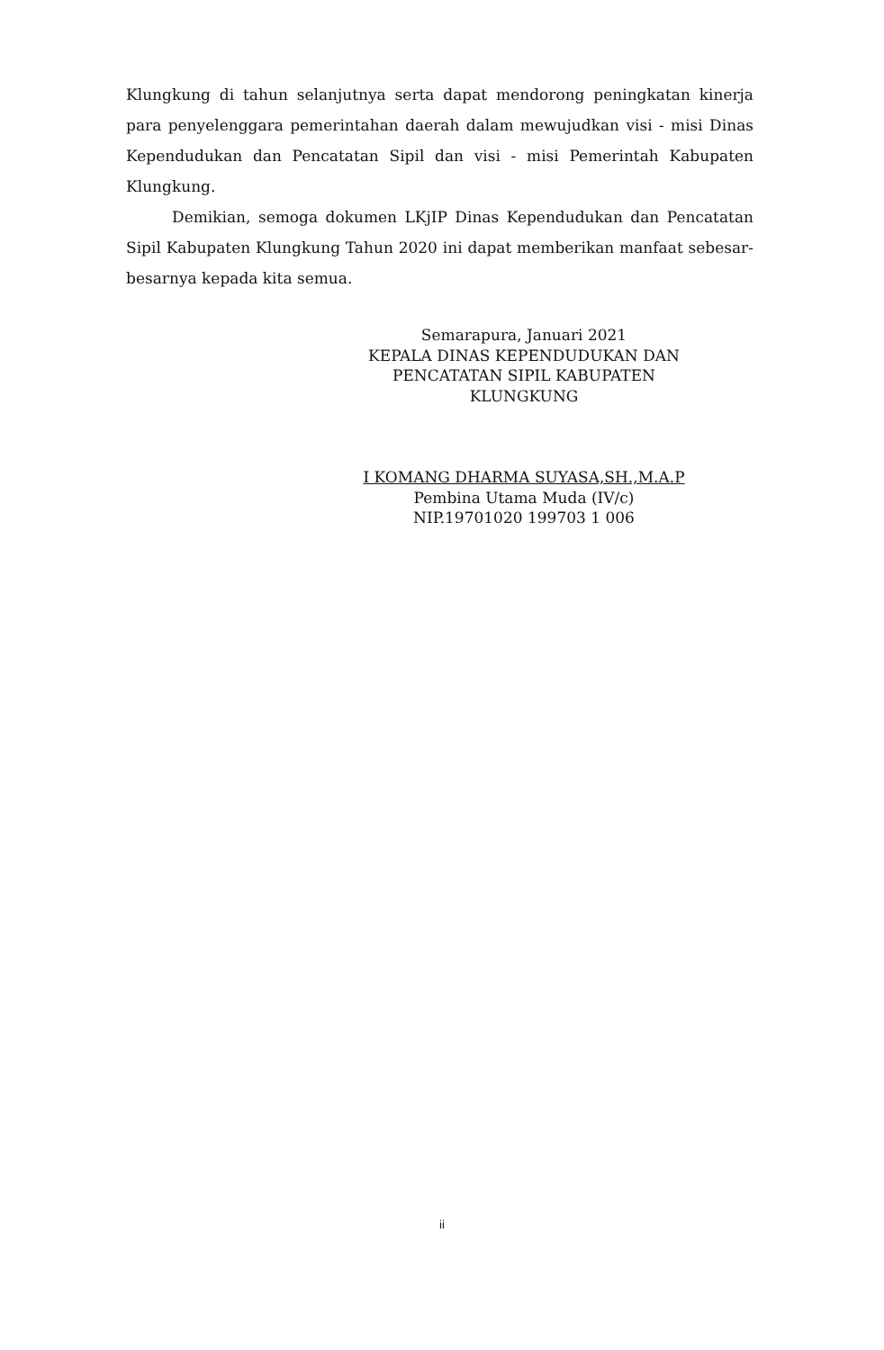Klungkung di tahun selanjutnya serta dapat mendorong peningkatan kinerja para penyelenggara pemerintahan daerah dalam mewujudkan visi - misi Dinas Kependudukan dan Pencatatan Sipil dan visi - misi Pemerintah Kabupaten Klungkung.
Demikian, semoga dokumen LKjIP Dinas Kependudukan dan Pencatatan Sipil Kabupaten Klungkung Tahun 2020 ini dapat memberikan manfaat sebesar-besarnya kepada kita semua.
Semarapura, Januari 2021
KEPALA DINAS KEPENDUDUKAN DAN PENCATATAN SIPIL KABUPATEN KLUNGKUNG
I KOMANG DHARMA SUYASA,SH.,M.A.P
Pembina Utama Muda (IV/c)
NIP.19701020 199703 1 006
ii